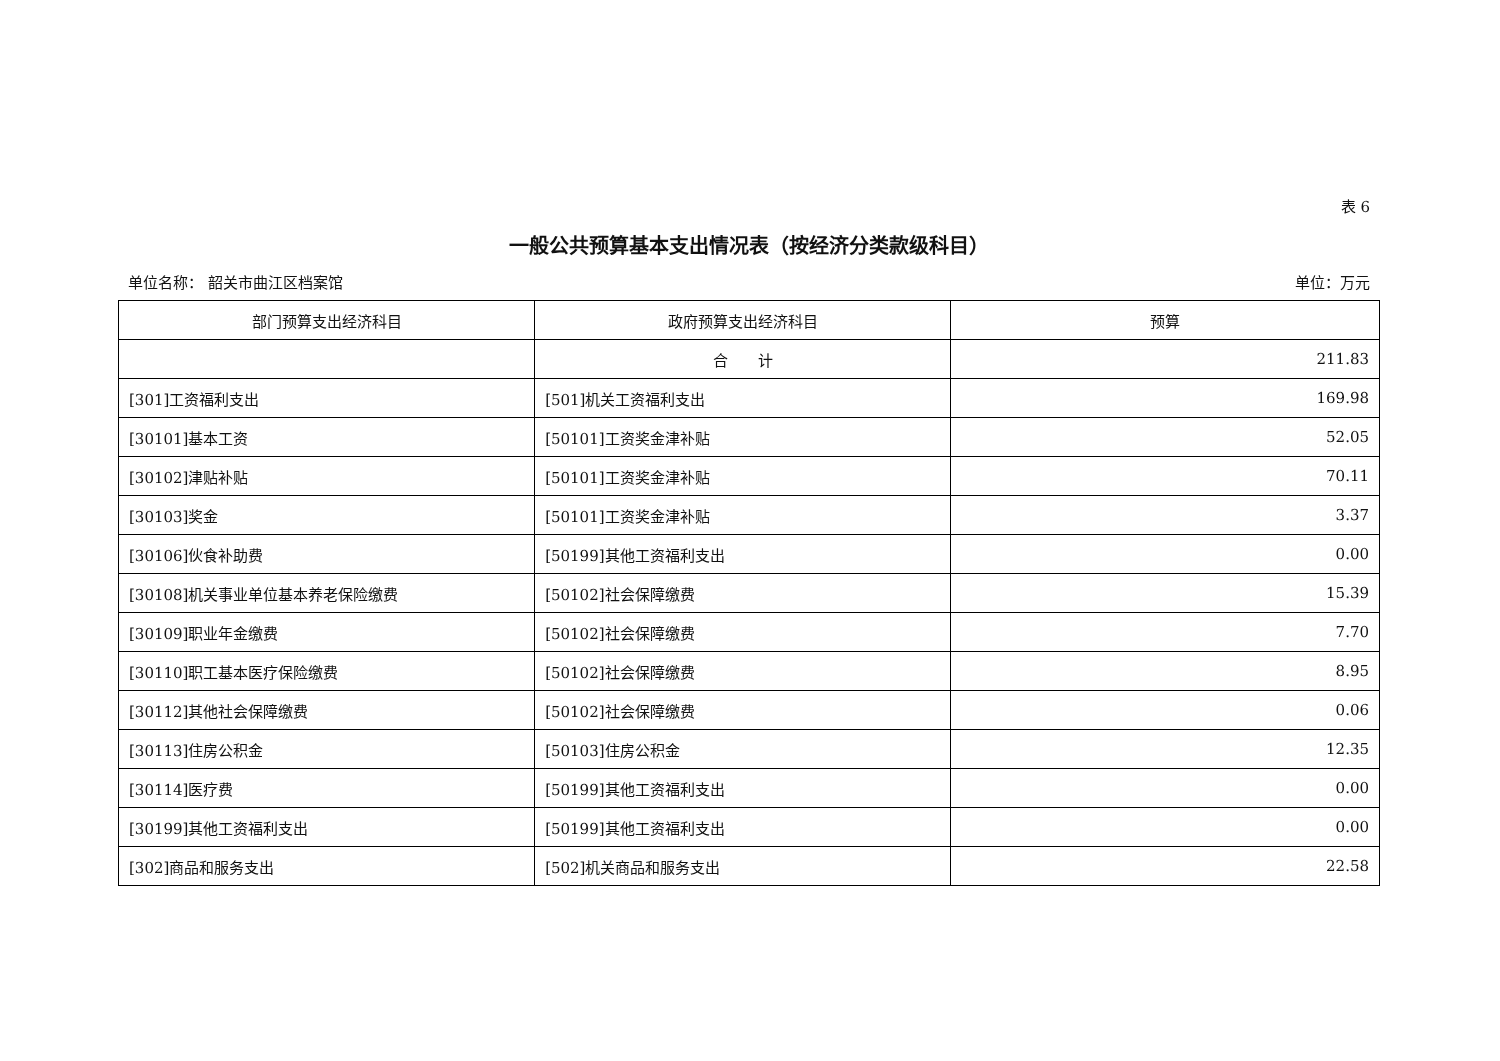表 6
一般公共预算基本支出情况表（按经济分类款级科目）
单位名称： 韶关市曲江区档案馆 单位：万元
| 部门预算支出经济科目 | 政府预算支出经济科目 | 预算 |
| --- | --- | --- |
| | 合 计 | 211.83 |
| [301]工资福利支出 | [501]机关工资福利支出 | 169.98 |
| [30101]基本工资 | [50101]工资奖金津补贴 | 52.05 |
| [30102]津贴补贴 | [50101]工资奖金津补贴 | 70.11 |
| [30103]奖金 | [50101]工资奖金津补贴 | 3.37 |
| [30106]伙食补助费 | [50199]其他工资福利支出 | 0.00 |
| [30108]机关事业单位基本养老保险缴费 | [50102]社会保障缴费 | 15.39 |
| [30109]职业年金缴费 | [50102]社会保障缴费 | 7.70 |
| [30110]职工基本医疗保险缴费 | [50102]社会保障缴费 | 8.95 |
| [30112]其他社会保障缴费 | [50102]社会保障缴费 | 0.06 |
| [30113]住房公积金 | [50103]住房公积金 | 12.35 |
| [30114]医疗费 | [50199]其他工资福利支出 | 0.00 |
| [30199]其他工资福利支出 | [50199]其他工资福利支出 | 0.00 |
| [302]商品和服务支出 | [502]机关商品和服务支出 | 22.58 |